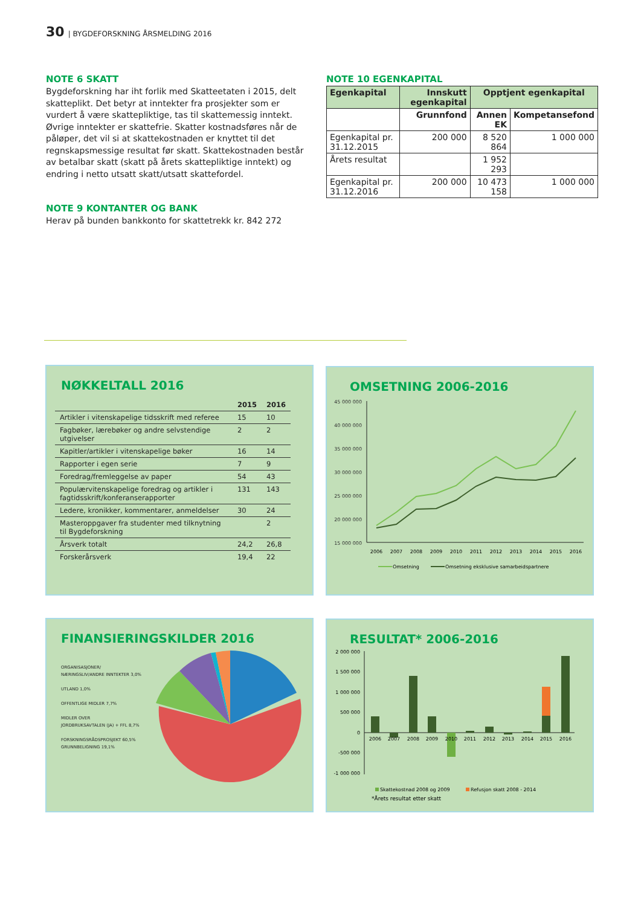30 | BYGDEFORSKNING ÅRSMELDING 2016
NOTE 6 SKATT
Bygdeforskning har iht forlik med Skatteetaten i 2015, delt skatteplikt. Det betyr at inntekter fra prosjekter som er vurdert å være skattepliktige, tas til skattemessig inntekt. Øvrige inntekter er skattefrie. Skatter kostnadsføres når de påløper, det vil si at skattekostnaden er knyttet til det regnskapsmessige resultat før skatt. Skattekostnaden består av betalbar skatt (skatt på årets skattepliktige inntekt) og endring i netto utsatt skatt/utsatt skattefordel.
NOTE 9 KONTANTER OG BANK
Herav på bunden bankkonto for skattetrekk kr. 842 272
NOTE 10 EGENKAPITAL
| Egenkapital | Innskutt egenkapital | Opptjent egenkapital | |
| --- | --- | --- | --- |
| | Grunnfond | Annen EK | Kompetansefond |
| Egenkapital pr. 31.12.2015 | 200 000 | 8 520 864 | 1 000 000 |
| Årets resultat | | 1 952 293 | |
| Egenkapital pr. 31.12.2016 | 200 000 | 10 473 158 | 1 000 000 |
NØKKELTALL 2016
| | 2015 | 2016 |
| --- | --- | --- |
| Artikler i vitenskapelige tidsskrift med referee | 15 | 10 |
| Fagbøker, lærebøker og andre selvstendige utgivelser | 2 | 2 |
| Kapitler/artikler i vitenskapelige bøker | 16 | 14 |
| Rapporter i egen serie | 7 | 9 |
| Foredrag/fremleggelse av paper | 54 | 43 |
| Populærvitenskapelige foredrag og artikler i fagtidsskrift/konferanserapporter | 131 | 143 |
| Ledere, kronikker, kommentarer, anmeldelser | 30 | 24 |
| Masteroppgaver fra studenter med tilknytning til Bygdeforskning | | 2 |
| Årsverk totalt | 24,2 | 26,8 |
| Forskerårsverk | 19,4 | 22 |
OMSETNING 2006-2016
45 000 000
40 000 000
35 000 000
30 000 000
25 000 000
20 000 000
15 000 000
2006
2007
2008
2009
2010
2011
2012
2013
2014
2015
2016
Omsetning
Omsetning eksklusive samarbeidspartnere
FINANSIERINGSKILDER 2016
ORGANISASJONER/
NÆRINGSLIV/ANDRE INNTEKTER 3,0%
UTLAND 1,0%
OFFENTLIGE MIDLER 7,7%
MIDLER OVER
JORDBRUKSAVTALEN (JA) + FFL 8,7%
FORSKNINGSRÅDSPROSJEKT 60,5%
GRUNNBELIGNING 19,1%
RESULTAT* 2006-2016
2 000 000
1 500 000
1 000 000
500 000
0
-500 000
-1 000 000
2006
2007
2008
2009
2010
2011
2012
2013
2014
2015
2016
Skattekostnad 2008 og 2009
Refusjon skatt 2008 - 2014
*Årets resultat etter skatt